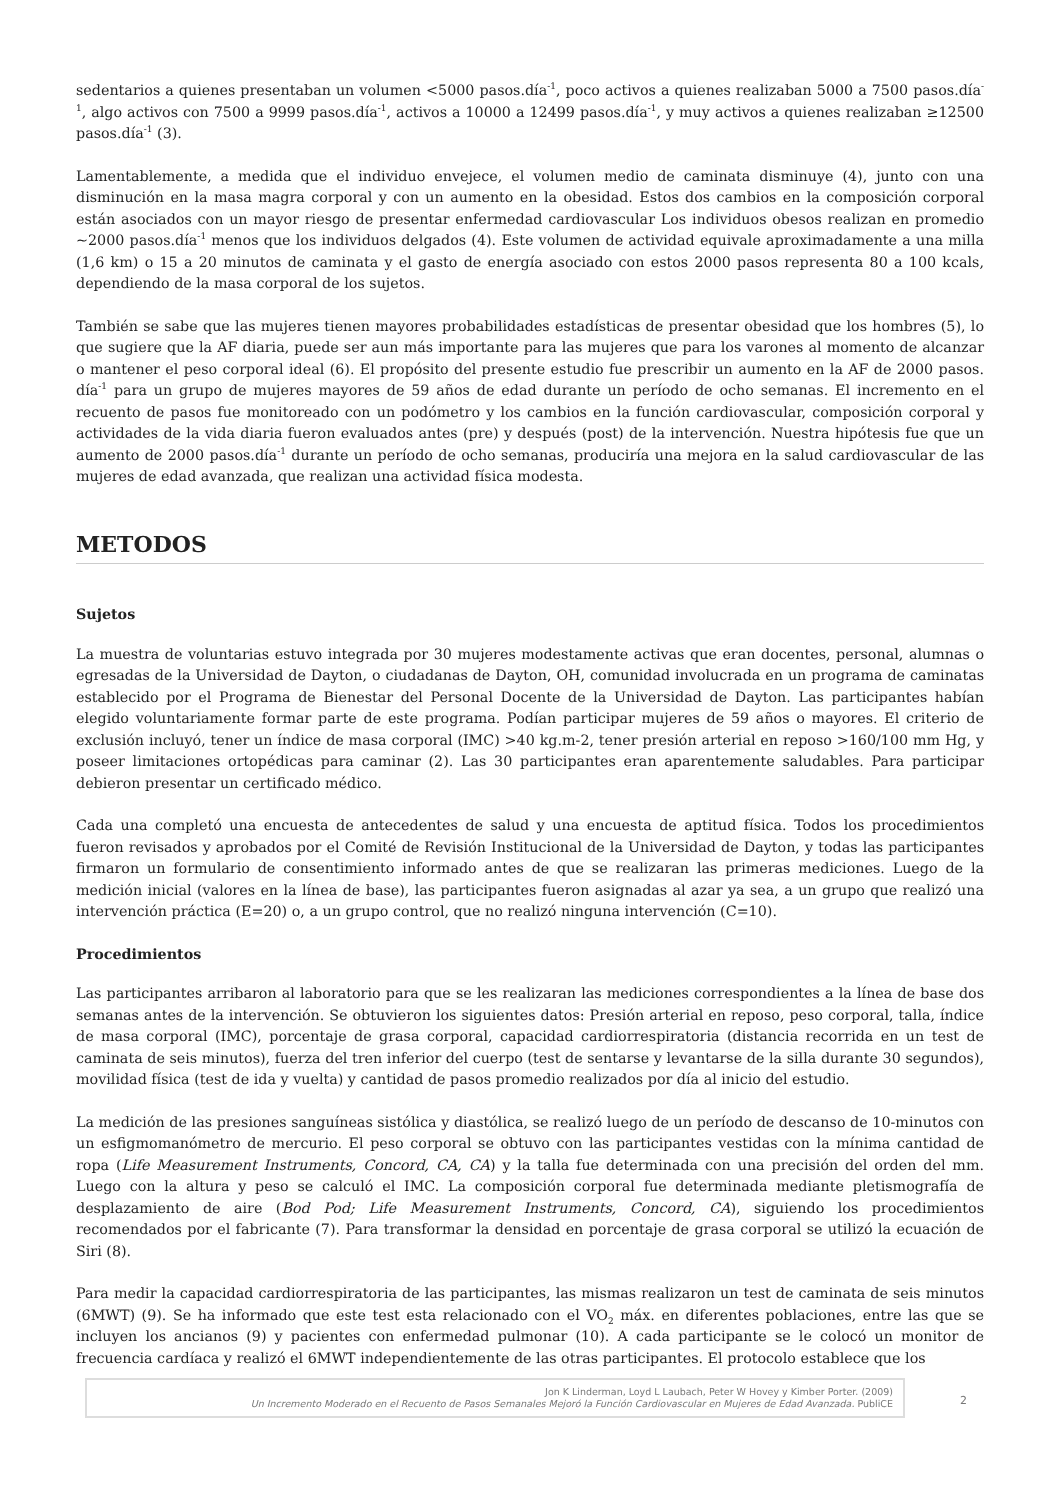sedentarios a quienes presentaban un volumen <5000 pasos.día<sup>-1</sup>, poco activos a quienes realizaban 5000 a 7500 pasos.día<sup>-1</sup>, algo activos con 7500 a 9999 pasos.día<sup>-1</sup>, activos a 10000 a 12499 pasos.día<sup>-1</sup>, y muy activos a quienes realizaban ≥12500 pasos.día<sup>-1</sup> (3).
Lamentablemente, a medida que el individuo envejece, el volumen medio de caminata disminuye (4), junto con una disminución en la masa magra corporal y con un aumento en la obesidad. Estos dos cambios en la composición corporal están asociados con un mayor riesgo de presentar enfermedad cardiovascular Los individuos obesos realizan en promedio ~2000 pasos.día<sup>-1</sup> menos que los individuos delgados (4). Este volumen de actividad equivale aproximadamente a una milla (1,6 km) o 15 a 20 minutos de caminata y el gasto de energía asociado con estos 2000 pasos representa 80 a 100 kcals, dependiendo de la masa corporal de los sujetos.
También se sabe que las mujeres tienen mayores probabilidades estadísticas de presentar obesidad que los hombres (5), lo que sugiere que la AF diaria, puede ser aun más importante para las mujeres que para los varones al momento de alcanzar o mantener el peso corporal ideal (6). El propósito del presente estudio fue prescribir un aumento en la AF de 2000 pasos. día<sup>-1</sup> para un grupo de mujeres mayores de 59 años de edad durante un período de ocho semanas. El incremento en el recuento de pasos fue monitoreado con un podómetro y los cambios en la función cardiovascular, composición corporal y actividades de la vida diaria fueron evaluados antes (pre) y después (post) de la intervención. Nuestra hipótesis fue que un aumento de 2000 pasos.día<sup>-1</sup> durante un período de ocho semanas, produciría una mejora en la salud cardiovascular de las mujeres de edad avanzada, que realizan una actividad física modesta.
METODOS
Sujetos
La muestra de voluntarias estuvo integrada por 30 mujeres modestamente activas que eran docentes, personal, alumnas o egresadas de la Universidad de Dayton, o ciudadanas de Dayton, OH, comunidad involucrada en un programa de caminatas establecido por el Programa de Bienestar del Personal Docente de la Universidad de Dayton. Las participantes habían elegido voluntariamente formar parte de este programa. Podían participar mujeres de 59 años o mayores. El criterio de exclusión incluyó, tener un índice de masa corporal (IMC) >40 kg.m-2, tener presión arterial en reposo >160/100 mm Hg, y poseer limitaciones ortopédicas para caminar (2). Las 30 participantes eran aparentemente saludables. Para participar debieron presentar un certificado médico.
Cada una completó una encuesta de antecedentes de salud y una encuesta de aptitud física. Todos los procedimientos fueron revisados y aprobados por el Comité de Revisión Institucional de la Universidad de Dayton, y todas las participantes firmaron un formulario de consentimiento informado antes de que se realizaran las primeras mediciones. Luego de la medición inicial (valores en la línea de base), las participantes fueron asignadas al azar ya sea, a un grupo que realizó una intervención práctica (E=20) o, a un grupo control, que no realizó ninguna intervención (C=10).
Procedimientos
Las participantes arribaron al laboratorio para que se les realizaran las mediciones correspondientes a la línea de base dos semanas antes de la intervención. Se obtuvieron los siguientes datos: Presión arterial en reposo, peso corporal, talla, índice de masa corporal (IMC), porcentaje de grasa corporal, capacidad cardiorrespiratoria (distancia recorrida en un test de caminata de seis minutos), fuerza del tren inferior del cuerpo (test de sentarse y levantarse de la silla durante 30 segundos), movilidad física (test de ida y vuelta) y cantidad de pasos promedio realizados por día al inicio del estudio.
La medición de las presiones sanguíneas sistólica y diastólica, se realizó luego de un período de descanso de 10-minutos con un esfigmomanómetro de mercurio. El peso corporal se obtuvo con las participantes vestidas con la mínima cantidad de ropa (Life Measurement Instruments, Concord, CA, CA) y la talla fue determinada con una precisión del orden del mm. Luego con la altura y peso se calculó el IMC. La composición corporal fue determinada mediante pletismografía de desplazamiento de aire (Bod Pod; Life Measurement Instruments, Concord, CA), siguiendo los procedimientos recomendados por el fabricante (7). Para transformar la densidad en porcentaje de grasa corporal se utilizó la ecuación de Siri (8).
Para medir la capacidad cardiorrespiratoria de las participantes, las mismas realizaron un test de caminata de seis minutos (6MWT) (9). Se ha informado que este test esta relacionado con el VO<sub>2</sub> máx. en diferentes poblaciones, entre las que se incluyen los ancianos (9) y pacientes con enfermedad pulmonar (10). A cada participante se le colocó un monitor de frecuencia cardíaca y realizó el 6MWT independientemente de las otras participantes. El protocolo establece que los
Jon K Linderman, Loyd L Laubach, Peter W Hovey y Kimber Porter. (2009)
Un Incremento Moderado en el Recuento de Pasos Semanales Mejoró la Función Cardiovascular en Mujeres de Edad Avanzada. PubliCE
2